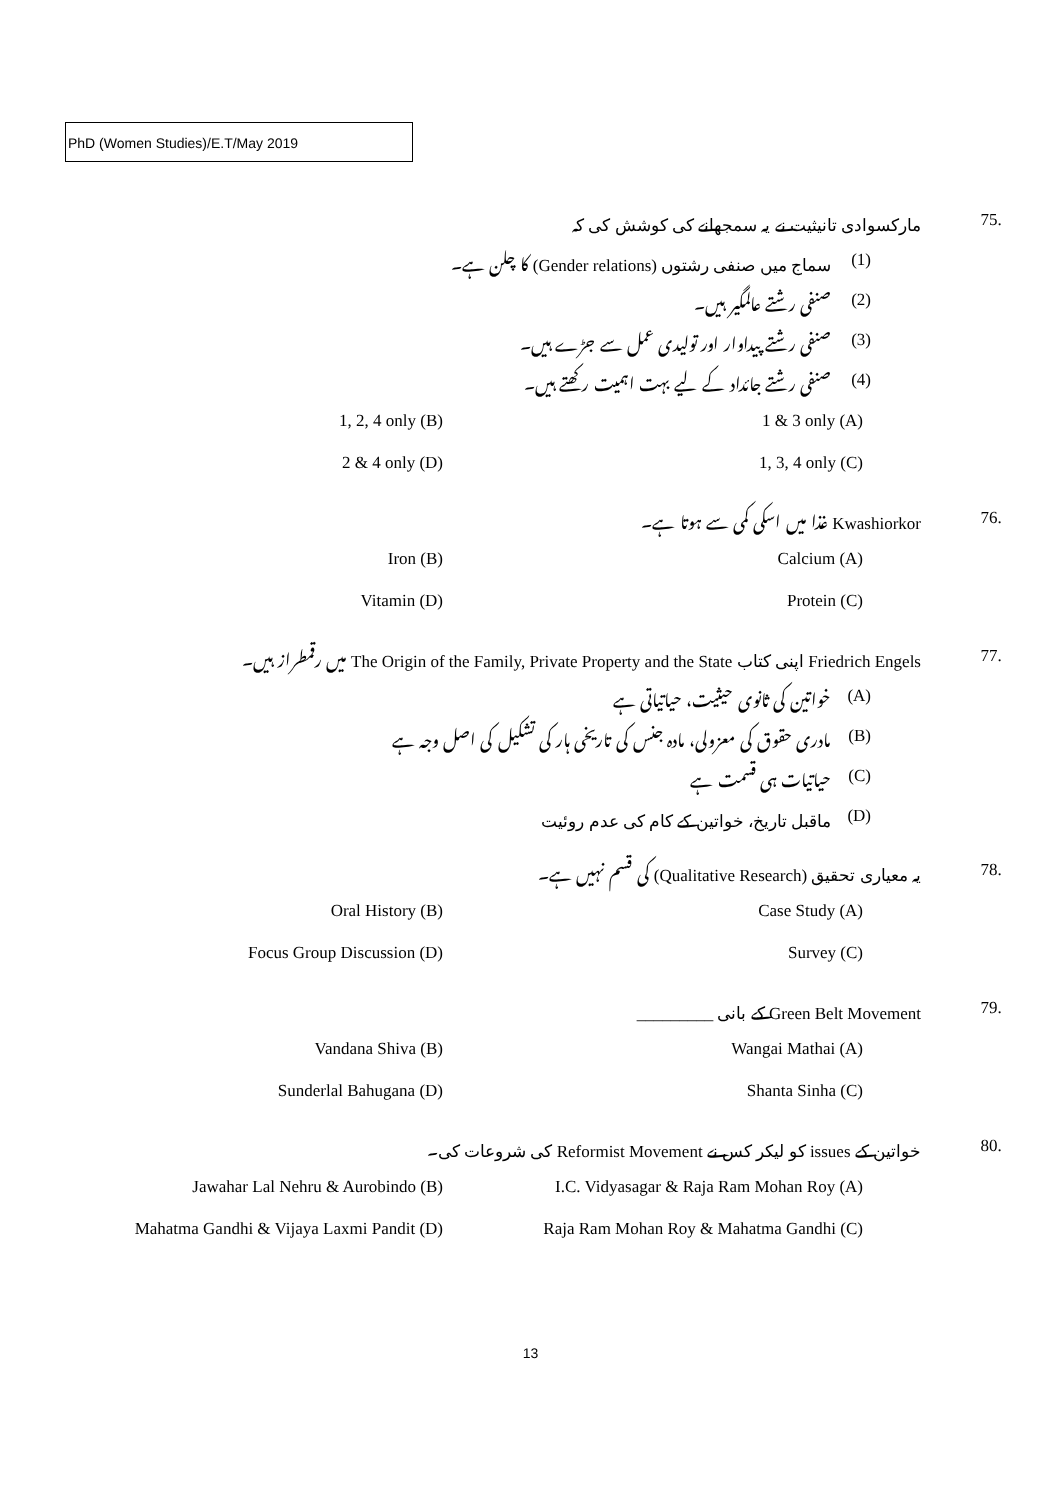PhD (Women Studies)/E.T/May 2019
.75 مارکسوادی تانیثیت نے یہ سمجھانے کی کوشش کی کہ
(1) سماج میں صنفی رشتوں (Gender relations) کا چلن ہے۔
(2) صنفی رشتے عالمگیر ہیں۔
(3) صنفی رشتے پیداوار اور تولیدی عمل سے جڑے ہیں۔
(4) صنفی رشتے جائداد کے لیے بہت اہمیت رکھتے ہیں۔
1, 2, 4 only (B) 1 & 3 only (A)
2 & 4 only (D) 1, 3, 4 only (C)
.76 Kwashiorkor غذا میں اسکی کمی سے ہوتا ہے۔
Iron (B) Calcium (A)
Vitamin (D) Protein (C)
.77 Friedrich Engels اپنی کتاب The Origin of the Family, Private Property and the State میں رقمطراز ہیں۔
(A) خواتین کی ثانوی حیثیت، حیاتیاتی ہے
(B) مادری حقوق کی معزولی، مادہ جنس کی تاریخی ہار کی تشکیل کی اصل وجہ ہے
(C) حیاتیات ہی قسمت ہے
(D) ماقبل تاریخ، خواتین کے کام کی عدم روئیت
.78 یہ معیاری تحقیق (Qualitative Research) کی قسم نہیں ہے۔
Oral History (B) Case Study (A)
Focus Group Discussion (D) Survey (C)
.79 Green Belt Movement کے بانی _________
Vandana Shiva (B) Wangai Mathai (A)
Sunderlal Bahugana (D) Shanta Sinha (C)
.80 خواتین کے issues کو لیکر کس نے Reformist Movement کی شروعات کی۔
Jawahar Lal Nehru & Aurobindo (B) I.C. Vidyasagar & Raja Ram Mohan Roy (A)
Mahatma Gandhi & Vijaya Laxmi Pandit (D) Raja Ram Mohan Roy & Mahatma Gandhi (C)
13